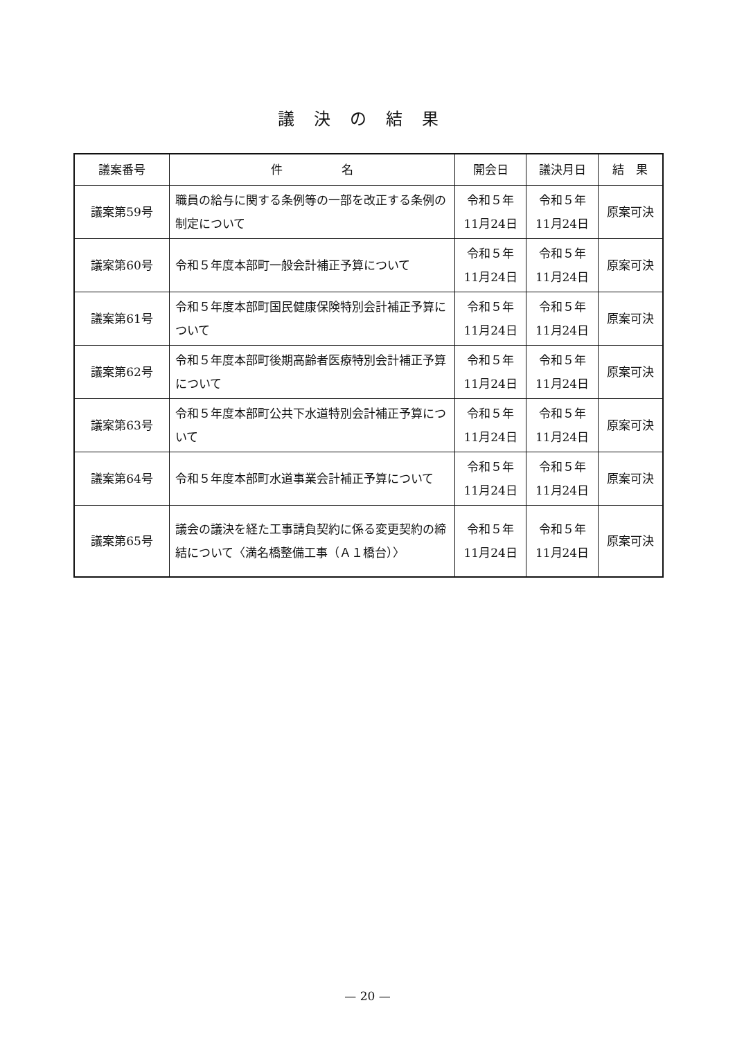議決の結果
| 議案番号 | 件 名 | 開会日 | 議決月日 | 結 果 |
| --- | --- | --- | --- | --- |
| 議案第59号 | 職員の給与に関する条例等の一部を改正する条例の制定について | 令和５年 11月24日 | 令和５年 11月24日 | 原案可決 |
| 議案第60号 | 令和５年度本部町一般会計補正予算について | 令和５年 11月24日 | 令和５年 11月24日 | 原案可決 |
| 議案第61号 | 令和５年度本部町国民健康保険特別会計補正予算について | 令和５年 11月24日 | 令和５年 11月24日 | 原案可決 |
| 議案第62号 | 令和５年度本部町後期高齢者医療特別会計補正予算について | 令和５年 11月24日 | 令和５年 11月24日 | 原案可決 |
| 議案第63号 | 令和５年度本部町公共下水道特別会計補正予算について | 令和５年 11月24日 | 令和５年 11月24日 | 原案可決 |
| 議案第64号 | 令和５年度本部町水道事業会計補正予算について | 令和５年 11月24日 | 令和５年 11月24日 | 原案可決 |
| 議案第65号 | 議会の議決を経た工事請負契約に係る変更契約の締結について〈満名橋整備工事（Ａ１橋台）〉 | 令和５年 11月24日 | 令和５年 11月24日 | 原案可決 |
— 20 —